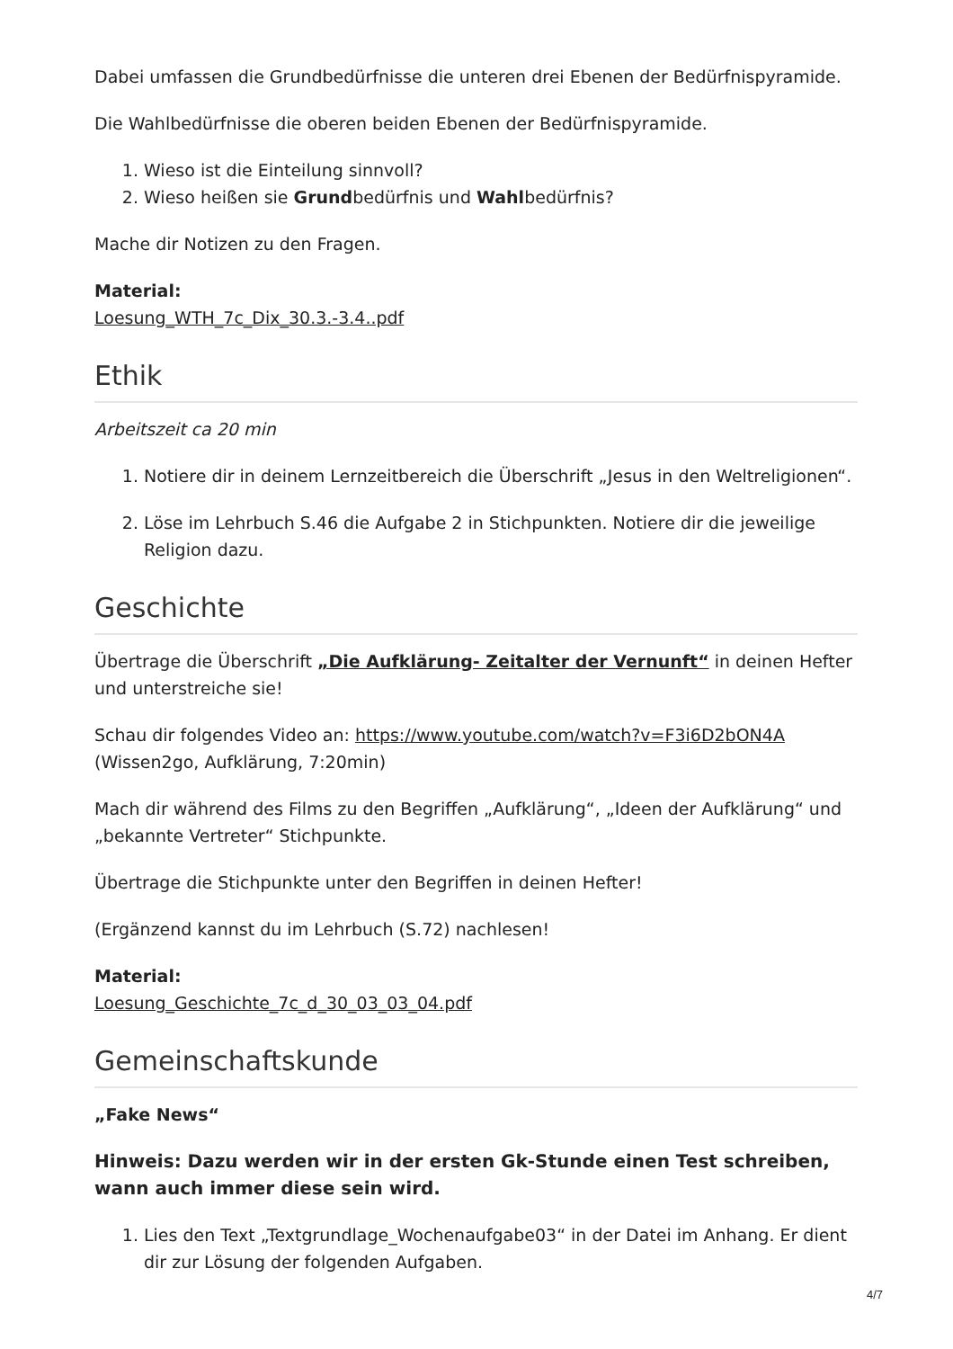Dabei umfassen die Grundbedürfnisse die unteren drei Ebenen der Bedürfnispyramide.
Die Wahlbedürfnisse die oberen beiden Ebenen der Bedürfnispyramide.
1. Wieso ist die Einteilung sinnvoll?
2. Wieso heißen sie Grundbedürfnis und Wahlbedürfnis?
Mache dir Notizen zu den Fragen.
Material:
Loesung_WTH_7c_Dix_30.3.-3.4..pdf
Ethik
Arbeitszeit ca 20 min
1. Notiere dir in deinem Lernzeitbereich die Überschrift „Jesus in den Weltreligionen“.
2. Löse im Lehrbuch S.46 die Aufgabe 2 in Stichpunkten. Notiere dir die jeweilige Religion dazu.
Geschichte
Übertrage die Überschrift „Die Aufklärung- Zeitalter der Vernunft“ in deinen Hefter und unterstreiche sie!
Schau dir folgendes Video an: https://www.youtube.com/watch?v=F3i6D2bON4A
(Wissen2go, Aufklärung, 7:20min)
Mach dir während des Films zu den Begriffen „Aufklärung“, „Ideen der Aufklärung“ und „bekannte Vertreter“ Stichpunkte.
Übertrage die Stichpunkte unter den Begriffen in deinen Hefter!
(Ergänzend kannst du im Lehrbuch (S.72) nachlesen!
Material:
Loesung_Geschichte_7c_d_30_03_03_04.pdf
Gemeinschaftskunde
„Fake News“
Hinweis: Dazu werden wir in der ersten Gk-Stunde einen Test schreiben, wann auch immer diese sein wird.
1. Lies den Text „Textgrundlage_Wochenaufgabe03“ in der Datei im Anhang. Er dient dir zur Lösung der folgenden Aufgaben.
4/7